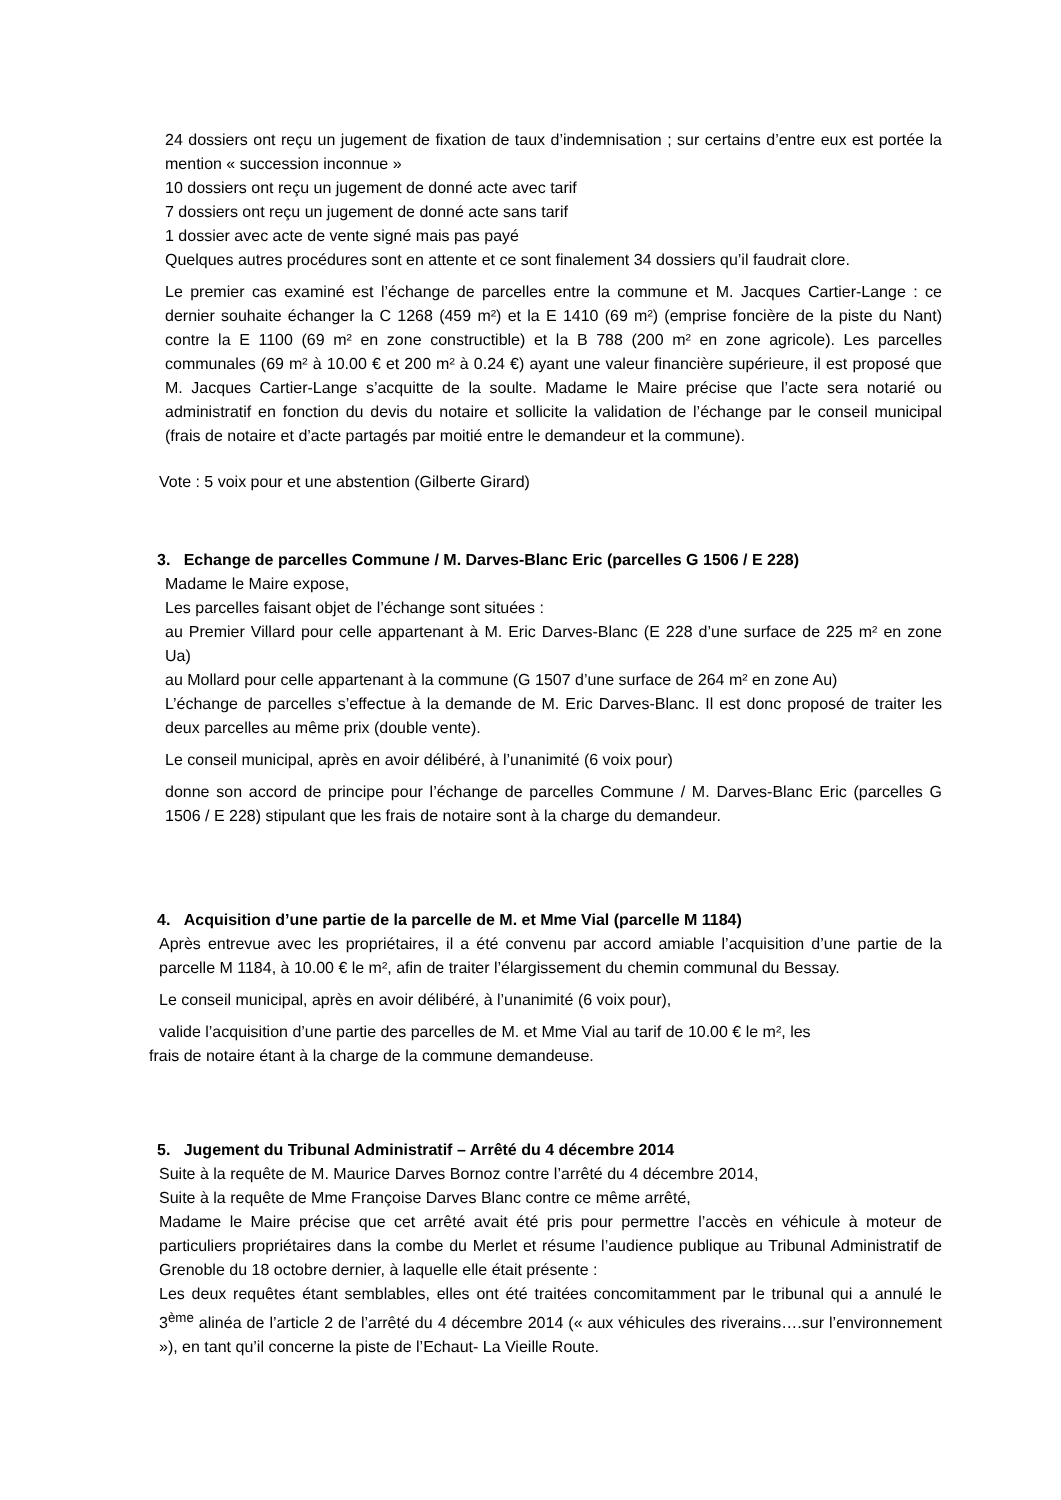24 dossiers ont reçu un jugement de fixation de taux d’indemnisation ; sur certains d’entre eux est portée la mention « succession inconnue »
10 dossiers ont reçu un jugement de donné acte avec tarif
7 dossiers ont reçu un jugement de donné acte sans tarif
1 dossier avec acte de vente signé mais pas payé
Quelques autres procédures sont en attente et ce sont finalement 34 dossiers qu’il faudrait clore.
Le premier cas examiné est l’échange de parcelles entre la commune et M. Jacques Cartier-Lange : ce dernier souhaite échanger la C 1268 (459 m²) et la E 1410 (69 m²) (emprise foncière de la piste du Nant) contre la E 1100 (69 m² en zone constructible) et la B 788 (200 m² en zone agricole). Les parcelles communales (69 m² à 10.00 € et 200 m² à 0.24 €) ayant une valeur financière supérieure, il est proposé que M. Jacques Cartier-Lange s’acquitte de la soulte. Madame le Maire précise que l’acte sera notarié ou administratif en fonction du devis du notaire et sollicite la validation de l’échange par le conseil municipal (frais de notaire et d’acte partagés par moitié entre le demandeur et la commune).
Vote : 5 voix pour et une abstention (Gilberte Girard)
3. Echange de parcelles Commune / M. Darves-Blanc Eric (parcelles G 1506 / E 228)
Madame le Maire expose,
Les parcelles faisant objet de l’échange sont situées :
au Premier Villard pour celle appartenant à M. Eric Darves-Blanc (E 228 d’une surface de 225 m² en zone Ua)
au Mollard pour celle appartenant à la commune (G 1507 d’une surface de 264 m² en zone Au)
L’échange de parcelles s’effectue à la demande de M. Eric Darves-Blanc. Il est donc proposé de traiter les deux parcelles au même prix (double vente).
Le conseil municipal, après en avoir délibéré, à l’unanimité (6 voix pour)
donne son accord de principe pour l’échange de parcelles Commune / M. Darves-Blanc Eric (parcelles G 1506 / E 228) stipulant que les frais de notaire sont à la charge du demandeur.
4. Acquisition d’une partie de la parcelle de M. et Mme Vial (parcelle M 1184)
Après entrevue avec les propriétaires, il a été convenu par accord amiable l’acquisition d’une partie de la parcelle M 1184, à 10.00 € le m², afin de traiter l’élargissement du chemin communal du Bessay.
Le conseil municipal, après en avoir délibéré, à l’unanimité (6 voix pour),
valide l’acquisition d’une partie des parcelles de M. et Mme Vial au tarif de 10.00 € le m², les
frais de notaire étant à la charge de la commune demandeuse.
5. Jugement du Tribunal Administratif – Arrêté du 4 décembre 2014
Suite à la requête de M. Maurice Darves Bornoz contre l’arrêté du 4 décembre 2014,
Suite à la requête de Mme Françoise Darves Blanc contre ce même arrêté,
Madame le Maire précise que cet arrêté avait été pris pour permettre l’accès en véhicule à moteur de particuliers propriétaires dans la combe du Merlet et résume l’audience publique au Tribunal Administratif de Grenoble du 18 octobre dernier, à laquelle elle était présente :
Les deux requêtes étant semblables, elles ont été traitées concomitamment par le tribunal qui a annulé le 3<sup>ème</sup> alinéa de l’article 2 de l’arrêté du 4 décembre 2014 (« aux véhicules des riverains….sur l’environnement »), en tant qu’il concerne la piste de l’Echaut- La Vieille Route.